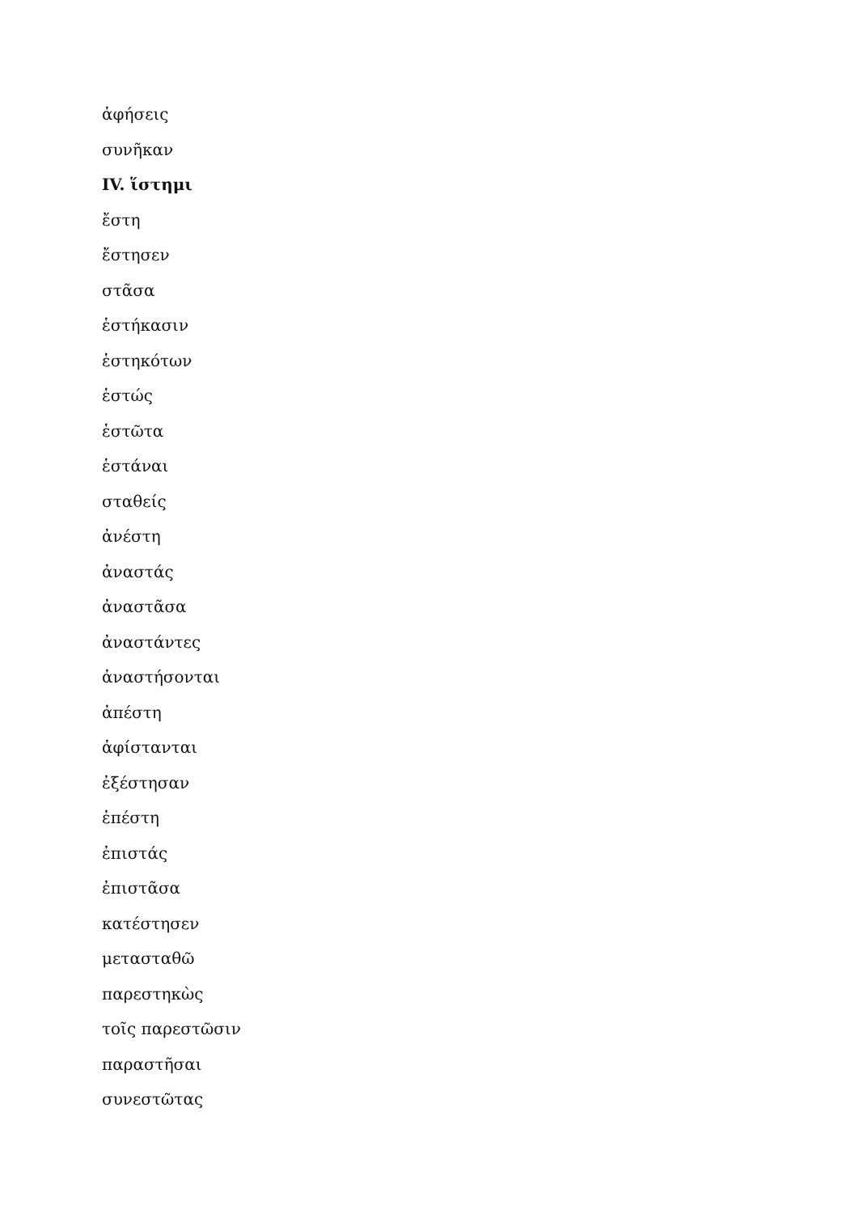ἀφήσεις
συνῆκαν
IV. ἵστημι
ἔστη
ἔστησεν
στᾶσα
ἑστήκασιν
ἑστηκότων
ἑστώς
ἑστῶτα
ἑστάναι
σταθείς
ἀνέστη
ἀναστάς
ἀναστᾶσα
ἀναστάντες
ἀναστήσονται
ἀπέστη
ἀφίστανται
ἐξέστησαν
ἐπέστη
ἐπιστάς
ἐπιστᾶσα
κατέστησεν
μετασταθῶ
παρεστηκὼς
τοῖς παρεστῶσιν
παραστῆσαι
συνεστῶτας